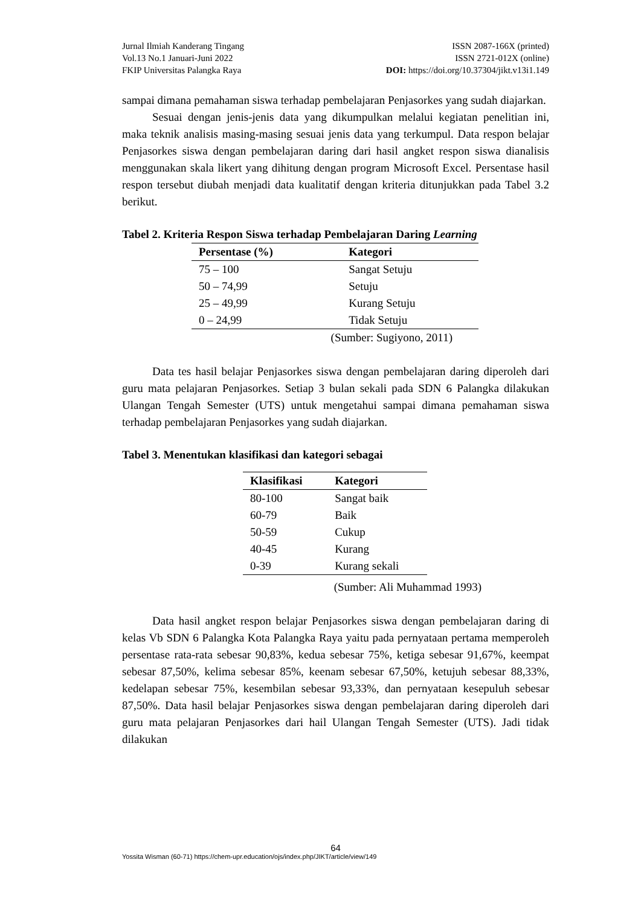Jurnal Ilmiah Kanderang Tingang ISSN 2087-166X (printed)
Vol.13 No.1 Januari-Juni 2022 ISSN 2721-012X (online)
FKIP Universitas Palangka Raya DOI: https://doi.org/10.37304/jikt.v13i1.149
sampai dimana pemahaman siswa terhadap pembelajaran Penjasorkes yang sudah diajarkan.
Sesuai dengan jenis-jenis data yang dikumpulkan melalui kegiatan penelitian ini, maka teknik analisis masing-masing sesuai jenis data yang terkumpul. Data respon belajar Penjasorkes siswa dengan pembelajaran daring dari hasil angket respon siswa dianalisis menggunakan skala likert yang dihitung dengan program Microsoft Excel. Persentase hasil respon tersebut diubah menjadi data kualitatif dengan kriteria ditunjukkan pada Tabel 3.2 berikut.
Tabel 2. Kriteria Respon Siswa terhadap Pembelajaran Daring Learning
| Persentase (%) | Kategori |
| --- | --- |
| 75 – 100 | Sangat Setuju |
| 50 – 74,99 | Setuju |
| 25 – 49,99 | Kurang Setuju |
| 0 – 24,99 | Tidak Setuju |
(Sumber: Sugiyono, 2011)
Data tes hasil belajar Penjasorkes siswa dengan pembelajaran daring diperoleh dari guru mata pelajaran Penjasorkes. Setiap 3 bulan sekali pada SDN 6 Palangka dilakukan Ulangan Tengah Semester (UTS) untuk mengetahui sampai dimana pemahaman siswa terhadap pembelajaran Penjasorkes yang sudah diajarkan.
Tabel 3. Menentukan klasifikasi dan kategori sebagai
| Klasifikasi | Kategori |
| --- | --- |
| 80-100 | Sangat baik |
| 60-79 | Baik |
| 50-59 | Cukup |
| 40-45 | Kurang |
| 0-39 | Kurang sekali |
(Sumber: Ali Muhammad 1993)
Data hasil angket respon belajar Penjasorkes siswa dengan pembelajaran daring di kelas Vb SDN 6 Palangka Kota Palangka Raya yaitu pada pernyataan pertama memperoleh persentase rata-rata sebesar 90,83%, kedua sebesar 75%, ketiga sebesar 91,67%, keempat sebesar 87,50%, kelima sebesar 85%, keenam sebesar 67,50%, ketujuh sebesar 88,33%, kedelapan sebesar 75%, kesembilan sebesar 93,33%, dan pernyataan kesepuluh sebesar 87,50%. Data hasil belajar Penjasorkes siswa dengan pembelajaran daring diperoleh dari guru mata pelajaran Penjasorkes dari hail Ulangan Tengah Semester (UTS). Jadi tidak dilakukan
64
Yossita Wisman (60-71) https://chem-upr.education/ojs/index.php/JIKT/article/view/149